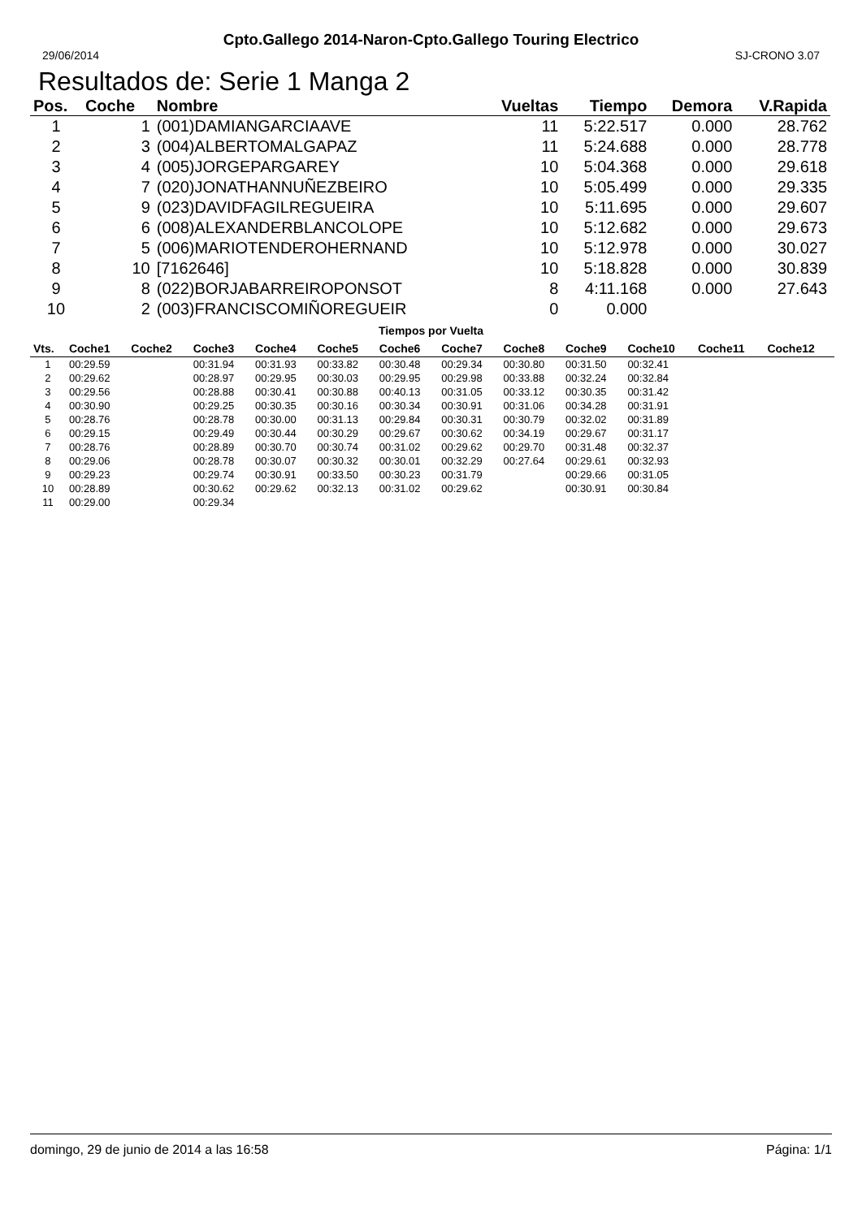Cpto.Gallego 2014-Naron-Cpto.Gallego Touring Electrico
29/06/2014 SJ-CRONO 3.07
Resultados de: Serie 1 Manga 2
| Pos. | Coche | Nombre | Vueltas | Tiempo | Demora | V.Rapida |
| --- | --- | --- | --- | --- | --- | --- |
| 1 | 1 | (001)DAMIANGARCIAAVE | 11 | 5:22.517 | 0.000 | 28.762 |
| 2 | 3 | (004)ALBERTOMALGAPAZ | 11 | 5:24.688 | 0.000 | 28.778 |
| 3 | 4 | (005)JORGEPARGAREY | 10 | 5:04.368 | 0.000 | 29.618 |
| 4 | 7 | (020)JONATHANNUÑEZBEIRO | 10 | 5:05.499 | 0.000 | 29.335 |
| 5 | 9 | (023)DAVIDFAGILREGUEIRA | 10 | 5:11.695 | 0.000 | 29.607 |
| 6 | 6 | (008)ALEXANDERBLANCOLOPE | 10 | 5:12.682 | 0.000 | 29.673 |
| 7 | 5 | (006)MARIOTENDEROHERNAND | 10 | 5:12.978 | 0.000 | 30.027 |
| 8 | 10 | [7162646] | 10 | 5:18.828 | 0.000 | 30.839 |
| 9 | 8 | (022)BORJABARREIROPONSOT | 8 | 4:11.168 | 0.000 | 27.643 |
| 10 | 2 | (003)FRANCISCOMIÑOREGUEIR | 0 | 0.000 | | |
Tiempos por Vuelta
| Vts. | Coche1 | Coche2 | Coche3 | Coche4 | Coche5 | Coche6 | Coche7 | Coche8 | Coche9 | Coche10 | Coche11 | Coche12 |
| --- | --- | --- | --- | --- | --- | --- | --- | --- | --- | --- | --- | --- |
| 1 | 00:29.59 | | 00:31.94 | 00:31.93 | 00:33.82 | 00:30.48 | 00:29.34 | 00:30.80 | 00:31.50 | 00:32.41 | | |
| 2 | 00:29.62 | | 00:28.97 | 00:29.95 | 00:30.03 | 00:29.95 | 00:29.98 | 00:33.88 | 00:32.24 | 00:32.84 | | |
| 3 | 00:29.56 | | 00:28.88 | 00:30.41 | 00:30.88 | 00:40.13 | 00:31.05 | 00:33.12 | 00:30.35 | 00:31.42 | | |
| 4 | 00:30.90 | | 00:29.25 | 00:30.35 | 00:30.16 | 00:30.34 | 00:30.91 | 00:31.06 | 00:34.28 | 00:31.91 | | |
| 5 | 00:28.76 | | 00:28.78 | 00:30.00 | 00:31.13 | 00:29.84 | 00:30.31 | 00:30.79 | 00:32.02 | 00:31.89 | | |
| 6 | 00:29.15 | | 00:29.49 | 00:30.44 | 00:30.29 | 00:29.67 | 00:30.62 | 00:34.19 | 00:29.67 | 00:31.17 | | |
| 7 | 00:28.76 | | 00:28.89 | 00:30.70 | 00:30.74 | 00:31.02 | 00:29.62 | 00:29.70 | 00:31.48 | 00:32.37 | | |
| 8 | 00:29.06 | | 00:28.78 | 00:30.07 | 00:30.32 | 00:30.01 | 00:32.29 | 00:27.64 | 00:29.61 | 00:32.93 | | |
| 9 | 00:29.23 | | 00:29.74 | 00:30.91 | 00:33.50 | 00:30.23 | 00:31.79 | | 00:29.66 | 00:31.05 | | |
| 10 | 00:28.89 | | 00:30.62 | 00:29.62 | 00:32.13 | 00:31.02 | 00:29.62 | | 00:30.91 | 00:30.84 | | |
| 11 | 00:29.00 | | 00:29.34 | | | | | | | | | |
domingo, 29 de junio de 2014 a las 16:58 Página: 1/1